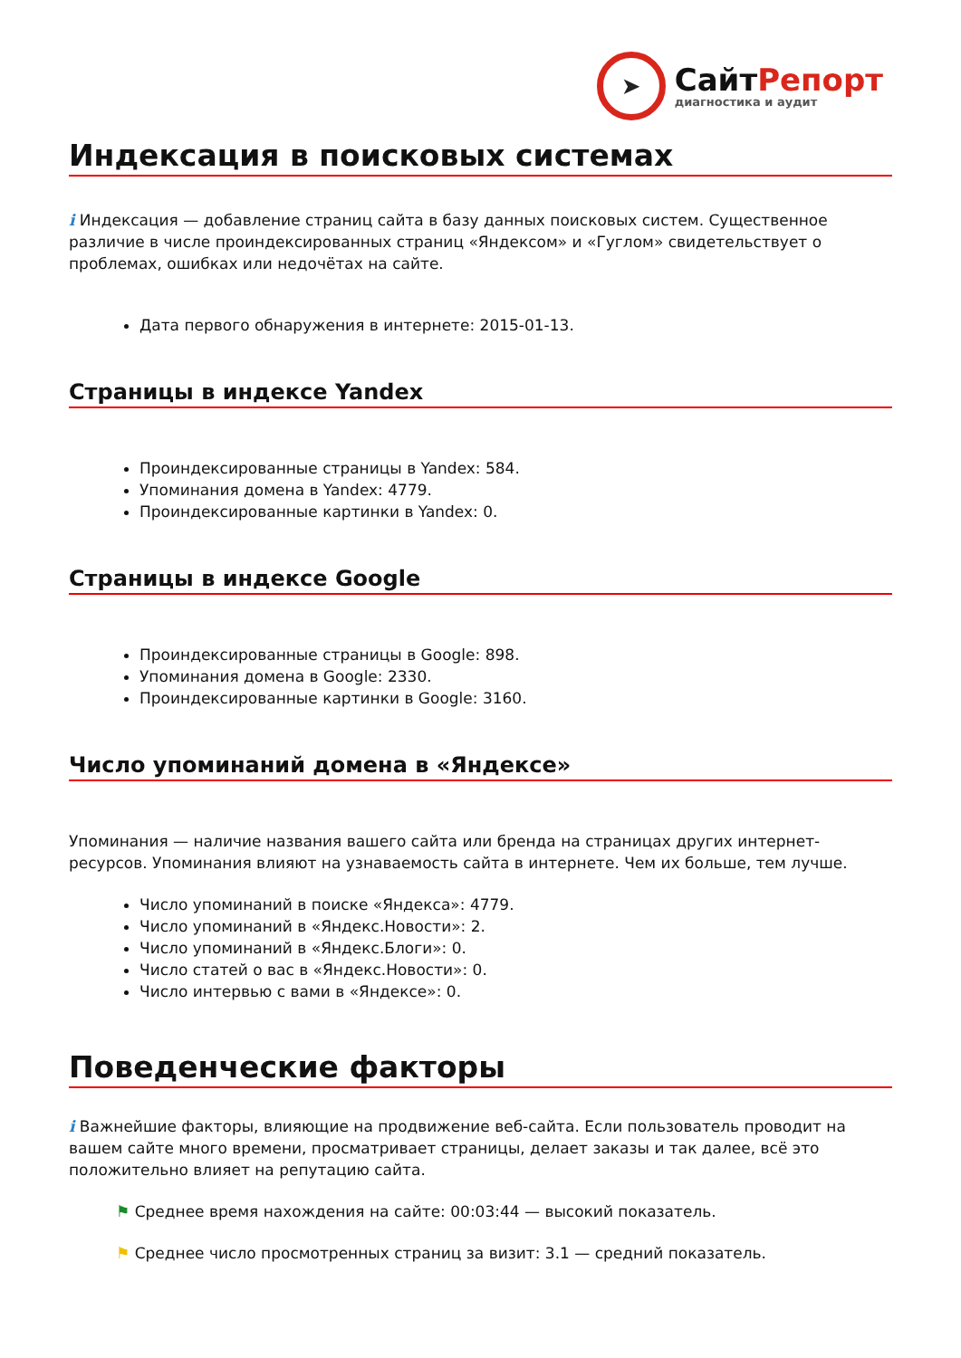➤
СайтРепорт
диагностика и аудит
Индексация в поисковых системах
i Индексация — добавление страниц сайта в базу данных поисковых систем. Существенное различие в числе проиндексированных страниц «Яндексом» и «Гуглом» свидетельствует о проблемах, ошибках или недочётах на сайте.
Дата первого обнаружения в интернете: 2015-01-13.
Страницы в индексе Yandex
Проиндексированные страницы в Yandex: 584.
Упоминания домена в Yandex: 4779.
Проиндексированные картинки в Yandex: 0.
Страницы в индексе Google
Проиндексированные страницы в Google: 898.
Упоминания домена в Google: 2330.
Проиндексированные картинки в Google: 3160.
Число упоминаний домена в «Яндексе»
Упоминания — наличие названия вашего сайта или бренда на страницах других интернет-ресурсов. Упоминания влияют на узнаваемость сайта в интернете. Чем их больше, тем лучше.
Число упоминаний в поиске «Яндекса»: 4779.
Число упоминаний в «Яндекс.Новости»: 2.
Число упоминаний в «Яндекс.Блоги»: 0.
Число статей о вас в «Яндекс.Новости»: 0.
Число интервью с вами в «Яндексе»: 0.
Поведенческие факторы
i Важнейшие факторы, влияющие на продвижение веб-сайта. Если пользователь проводит на вашем сайте много времени, просматривает страницы, делает заказы и так далее, всё это положительно влияет на репутацию сайта.
⚑ Среднее время нахождения на сайте: 00:03:44 — высокий показатель.
⚑ Среднее число просмотренных страниц за визит: 3.1 — средний показатель.